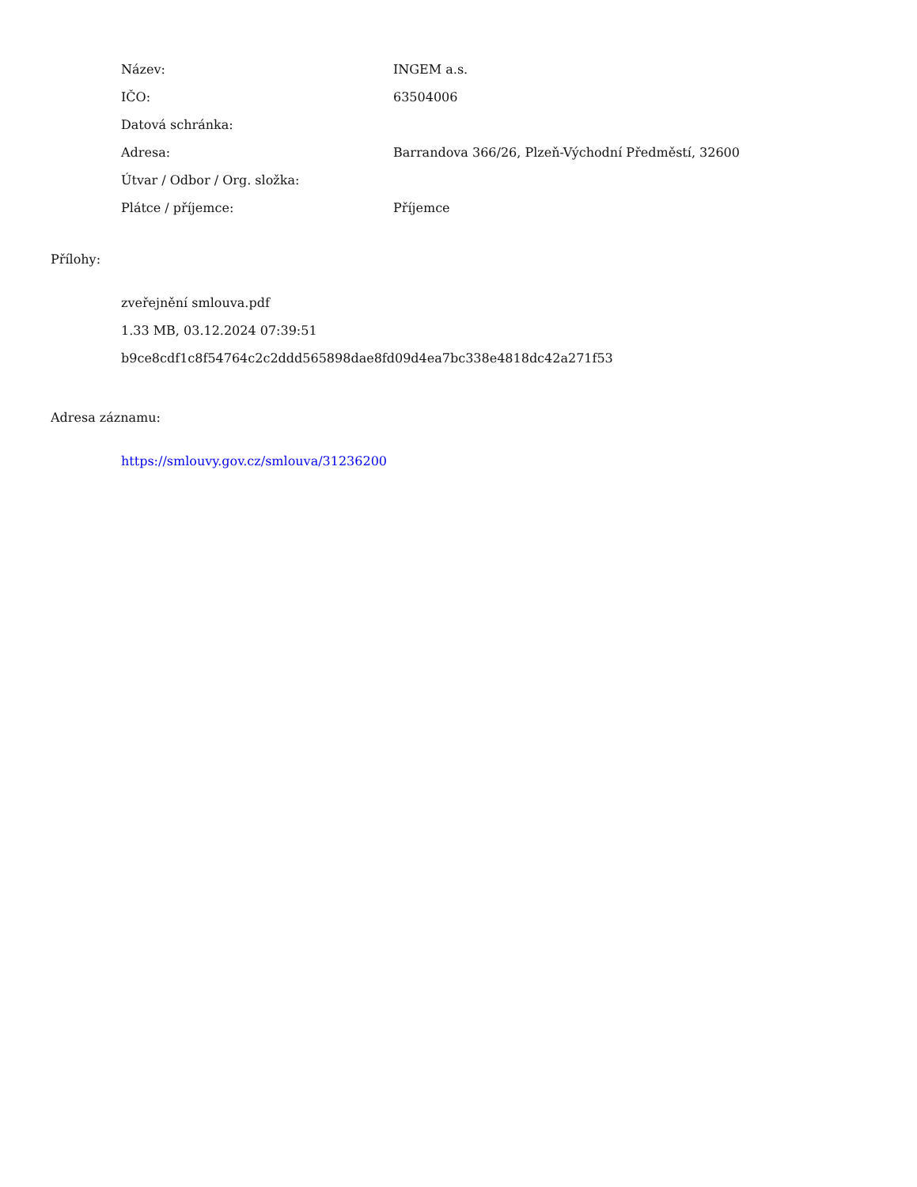| Název: | INGEM a.s. |
| IČO: | 63504006 |
| Datová schránka: | |
| Adresa: | Barrandova 366/26, Plzeň-Východní Předměstí, 32600 |
| Útvar / Odbor / Org. složka: | |
| Plátce / příjemce: | Příjemce |
Přílohy:
zveřejnění smlouva.pdf
1.33 MB, 03.12.2024 07:39:51
b9ce8cdf1c8f54764c2c2ddd565898dae8fd09d4ea7bc338e4818dc42a271f53
Adresa záznamu:
https://smlouvy.gov.cz/smlouva/31236200